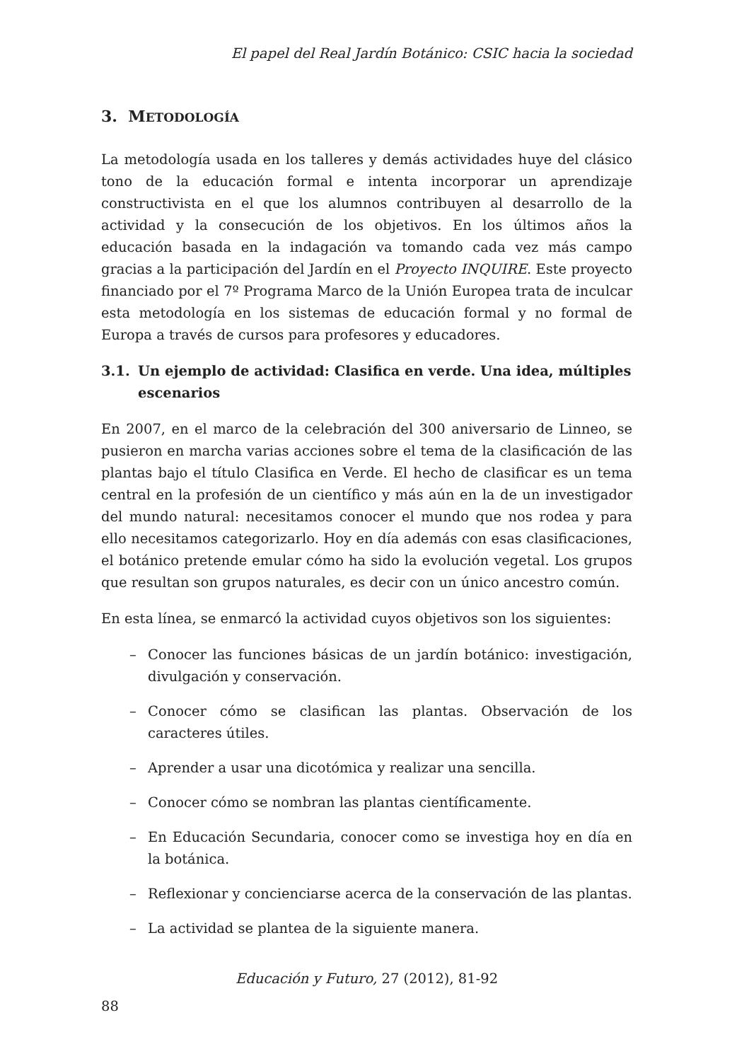El papel del Real Jardín Botánico: CSIC hacia la sociedad
3. METODOLOGÍA
La metodología usada en los talleres y demás actividades huye del clásico tono de la educación formal e intenta incorporar un aprendizaje constructivista en el que los alumnos contribuyen al desarrollo de la actividad y la consecución de los objetivos. En los últimos años la educación basada en la indagación va tomando cada vez más campo gracias a la participación del Jardín en el Proyecto INQUIRE. Este proyecto financiado por el 7º Programa Marco de la Unión Europea trata de inculcar esta metodología en los sistemas de educación formal y no formal de Europa a través de cursos para profesores y educadores.
3.1. Un ejemplo de actividad: Clasifica en verde. Una idea, múltiples escenarios
En 2007, en el marco de la celebración del 300 aniversario de Linneo, se pusieron en marcha varias acciones sobre el tema de la clasificación de las plantas bajo el título Clasifica en Verde. El hecho de clasificar es un tema central en la profesión de un científico y más aún en la de un investigador del mundo natural: necesitamos conocer el mundo que nos rodea y para ello necesitamos categorizarlo. Hoy en día además con esas clasificaciones, el botánico pretende emular cómo ha sido la evolución vegetal. Los grupos que resultan son grupos naturales, es decir con un único ancestro común.
En esta línea, se enmarcó la actividad cuyos objetivos son los siguientes:
– Conocer las funciones básicas de un jardín botánico: investigación, divulgación y conservación.
– Conocer cómo se clasifican las plantas. Observación de los caracteres útiles.
– Aprender a usar una dicotómica y realizar una sencilla.
– Conocer cómo se nombran las plantas científicamente.
– En Educación Secundaria, conocer como se investiga hoy en día en la botánica.
– Reflexionar y concienciarse acerca de la conservación de las plantas.
– La actividad se plantea de la siguiente manera.
Educación y Futuro, 27 (2012), 81-92
88